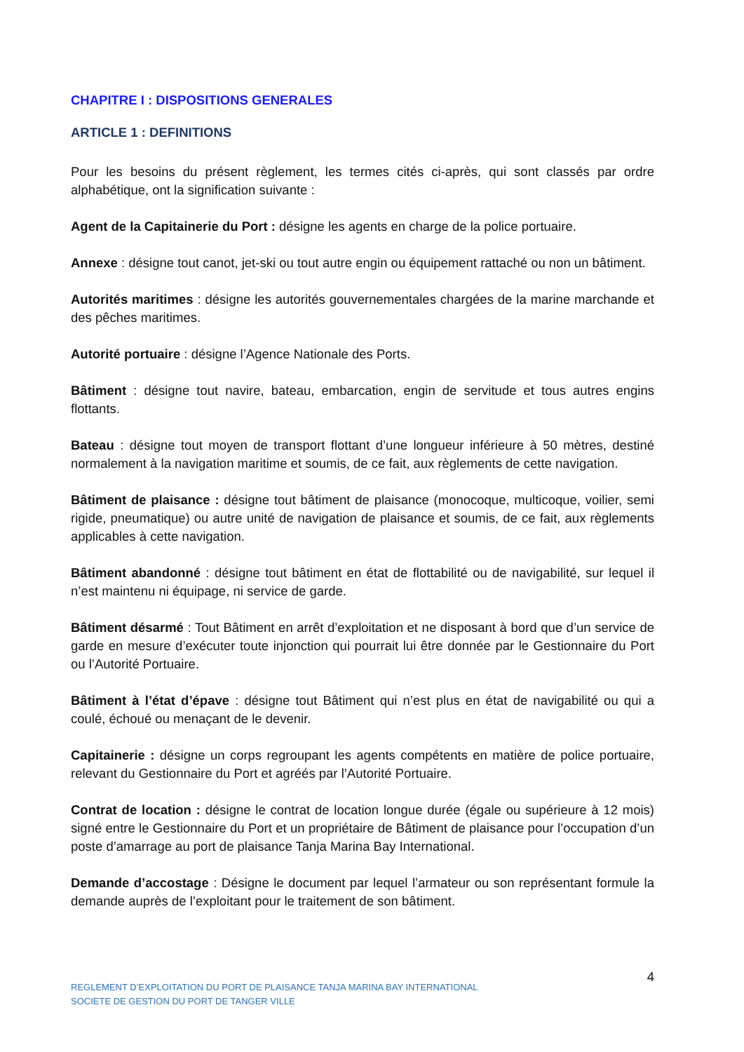CHAPITRE I : DISPOSITIONS GENERALES
ARTICLE 1 : DEFINITIONS
Pour les besoins du présent règlement, les termes cités ci-après, qui sont classés par ordre alphabétique, ont la signification suivante :
Agent de la Capitainerie du Port : désigne les agents en charge de la police portuaire.
Annexe : désigne tout canot, jet-ski ou tout autre engin ou équipement rattaché ou non un bâtiment.
Autorités maritimes : désigne les autorités gouvernementales chargées de la marine marchande et des pêches maritimes.
Autorité portuaire : désigne l’Agence Nationale des Ports.
Bâtiment : désigne tout navire, bateau, embarcation, engin de servitude et tous autres engins flottants.
Bateau : désigne tout moyen de transport flottant d’une longueur inférieure à 50 mètres, destiné normalement à la navigation maritime et soumis, de ce fait, aux règlements de cette navigation.
Bâtiment de plaisance : désigne tout bâtiment de plaisance (monocoque, multicoque, voilier, semi rigide, pneumatique) ou autre unité de navigation de plaisance et soumis, de ce fait, aux règlements applicables à cette navigation.
Bâtiment abandonné : désigne tout bâtiment en état de flottabilité ou de navigabilité, sur lequel il n’est maintenu ni équipage, ni service de garde.
Bâtiment désarmé : Tout Bâtiment en arrêt d’exploitation et ne disposant à bord que d’un service de garde en mesure d’exécuter toute injonction qui pourrait lui être donnée par le Gestionnaire du Port ou l’Autorité Portuaire.
Bâtiment à l’état d’épave : désigne tout Bâtiment qui n’est plus en état de navigabilité ou qui a coulé, échoué ou menaçant de le devenir.
Capitainerie : désigne un corps regroupant les agents compétents en matière de police portuaire, relevant du Gestionnaire du Port et agréés par l’Autorité Portuaire.
Contrat de location : désigne le contrat de location longue durée (égale ou supérieure à 12 mois) signé entre le Gestionnaire du Port et un propriétaire de Bâtiment de plaisance pour l’occupation d’un poste d’amarrage au port de plaisance Tanja Marina Bay International.
Demande d’accostage : Désigne le document par lequel l’armateur ou son représentant formule la demande auprès de l’exploitant pour le traitement de son bâtiment.
4
REGLEMENT D’EXPLOITATION DU PORT DE PLAISANCE TANJA MARINA BAY INTERNATIONAL
SOCIETE DE GESTION DU PORT DE TANGER VILLE